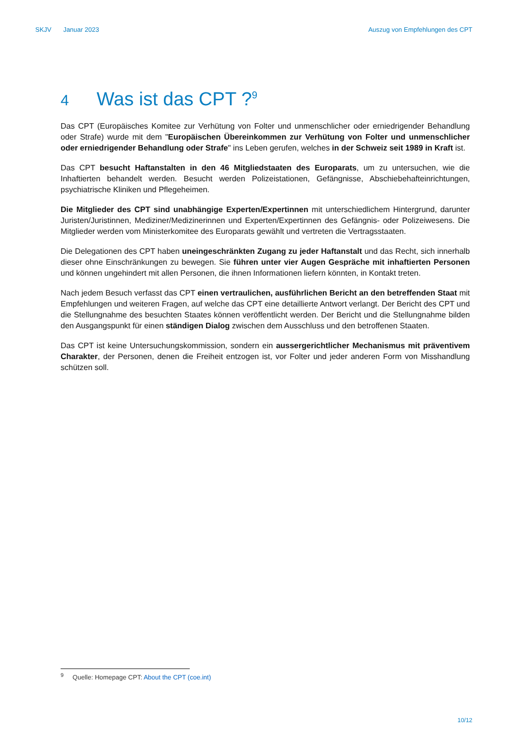SKJV Januar 2023 Auszug von Empfehlungen des CPT
4 Was ist das CPT ?<sup>9</sup>
Das CPT (Europäisches Komitee zur Verhütung von Folter und unmenschlicher oder erniedrigender Behandlung oder Strafe) wurde mit dem "Europäischen Übereinkommen zur Verhütung von Folter und unmenschlicher oder erniedrigender Behandlung oder Strafe" ins Leben gerufen, welches in der Schweiz seit 1989 in Kraft ist.
Das CPT besucht Haftanstalten in den 46 Mitgliedstaaten des Europarats, um zu untersuchen, wie die Inhaftierten behandelt werden. Besucht werden Polizeistationen, Gefängnisse, Abschiebehafteinrichtungen, psychiatrische Kliniken und Pflegeheimen.
Die Mitglieder des CPT sind unabhängige Experten/Expertinnen mit unterschiedlichem Hintergrund, darunter Juristen/Juristinnen, Mediziner/Medizinerinnen und Experten/Expertinnen des Gefängnis- oder Polizeiwesens. Die Mitglieder werden vom Ministerkomitee des Europarats gewählt und vertreten die Vertragsstaaten.
Die Delegationen des CPT haben uneingeschränkten Zugang zu jeder Haftanstalt und das Recht, sich innerhalb dieser ohne Einschränkungen zu bewegen. Sie führen unter vier Augen Gespräche mit inhaftierten Personen und können ungehindert mit allen Personen, die ihnen Informationen liefern könnten, in Kontakt treten.
Nach jedem Besuch verfasst das CPT einen vertraulichen, ausführlichen Bericht an den betreffenden Staat mit Empfehlungen und weiteren Fragen, auf welche das CPT eine detaillierte Antwort verlangt. Der Bericht des CPT und die Stellungnahme des besuchten Staates können veröffentlicht werden. Der Bericht und die Stellungnahme bilden den Ausgangspunkt für einen ständigen Dialog zwischen dem Ausschluss und den betroffenen Staaten.
Das CPT ist keine Untersuchungskommission, sondern ein aussergerichtlicher Mechanismus mit präventivem Charakter, der Personen, denen die Freiheit entzogen ist, vor Folter und jeder anderen Form von Misshandlung schützen soll.
<sup>9</sup> Quelle: Homepage CPT: About the CPT (coe.int)
10/12